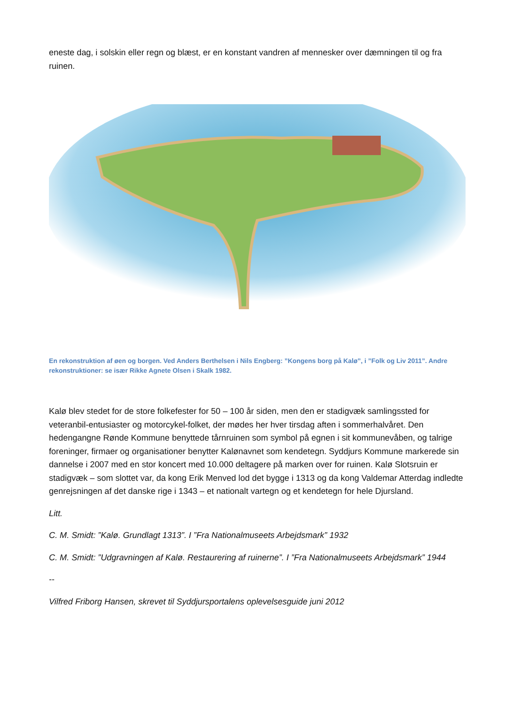eneste dag, i solskin eller regn og blæst, er en konstant vandren af mennesker over dæmningen til og fra ruinen.
En rekonstruktion af øen og borgen. Ved Anders Berthelsen i Nils Engberg: ”Kongens borg på Kalø”, i ”Folk og Liv 2011”. Andre rekonstruktioner: se især Rikke Agnete Olsen i Skalk 1982.
Kalø blev stedet for de store folkefester for 50 – 100 år siden, men den er stadigvæk samlingssted for veteranbil-entusiaster og motorcykel-folket, der mødes her hver tirsdag aften i sommerhalvåret. Den hedengangne Rønde Kommune benyttede tårnruinen som symbol på egnen i sit kommunevåben, og talrige foreninger, firmaer og organisationer benytter Kalønavnet som kendetegn. Syddjurs Kommune markerede sin dannelse i 2007 med en stor koncert med 10.000 deltagere på marken over for ruinen. Kalø Slotsruin er stadigvæk – som slottet var, da kong Erik Menved lod det bygge i 1313 og da kong Valdemar Atterdag indledte genrejsningen af det danske rige i 1343 – et nationalt vartegn og et kendetegn for hele Djursland.
Litt.
C. M. Smidt: ”Kalø. Grundlagt 1313”. I ”Fra Nationalmuseets Arbejdsmark” 1932
C. M. Smidt: ”Udgravningen af Kalø. Restaurering af ruinerne”. I ”Fra Nationalmuseets Arbejdsmark” 1944
--
Vilfred Friborg Hansen, skrevet til Syddjursportalens oplevelsesguide juni 2012